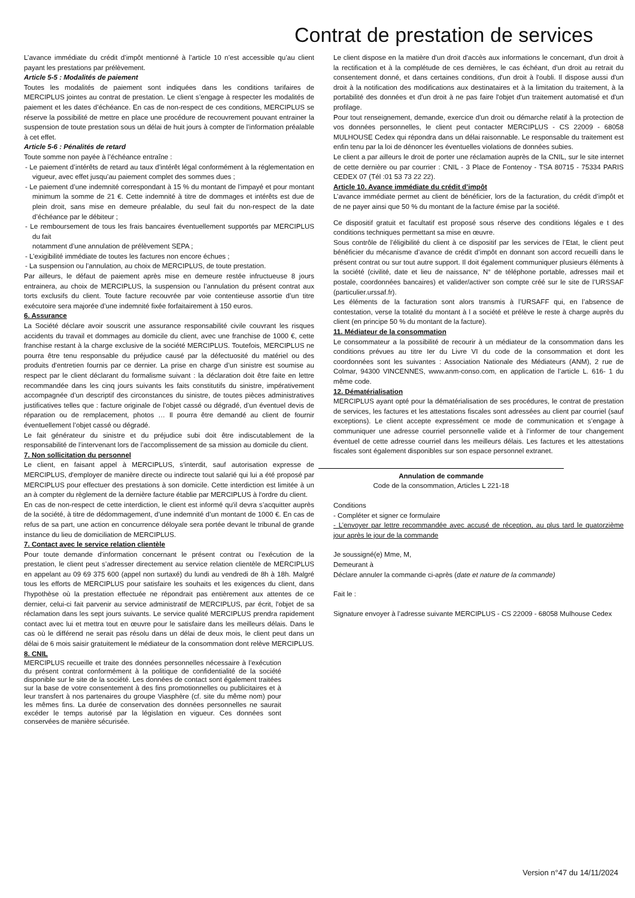Contrat de prestation de services
L’avance immédiate du crédit d’impôt mentionné à l’article 10 n’est accessible qu’au client payant les prestations par prélèvement.
Article 5-5 : Modalités de paiement
Toutes les modalités de paiement sont indiquées dans les conditions tarifaires de MERCIPLUS jointes au contrat de prestation. Le client s’engage à respecter les modalités de paiement et les dates d’échéance. En cas de non-respect de ces conditions, MERCIPLUS se réserve la possibilité de mettre en place une procédure de recouvrement pouvant entrainer la suspension de toute prestation sous un délai de huit jours à compter de l’information préalable à cet effet.
Article 5-6 : Pénalités de retard
Toute somme non payée à l’échéance entraîne :
- Le paiement d’intérêts de retard au taux d’intérêt légal conformément à la réglementation en vigueur, avec effet jusqu’au paiement complet des sommes dues ;
- Le paiement d’une indemnité correspondant à 15 % du montant de l’impayé et pour montant minimum la somme de 21 €. Cette indemnité à titre de dommages et intérêts est due de plein droit, sans mise en demeure préalable, du seul fait du non-respect de la date d’échéance par le débiteur ;
- Le remboursement de tous les frais bancaires éventuellement supportés par MERCIPLUS du fait
notamment d’une annulation de prélèvement SEPA ;
- L’exigibilité immédiate de toutes les factures non encore échues ;
- La suspension ou l’annulation, au choix de MERCIPLUS, de toute prestation.
Par ailleurs, le défaut de paiement après mise en demeure restée infructueuse 8 jours entrainera, au choix de MERCIPLUS, la suspension ou l’annulation du présent contrat aux torts exclusifs du client. Toute facture recouvrée par voie contentieuse assortie d’un titre exécutoire sera majorée d’une indemnité fixée forfaitairement à 150 euros.
6. Assurance
La Société déclare avoir souscrit une assurance responsabilité civile couvrant les risques accidents du travail et dommages au domicile du client, avec une franchise de 1000 €, cette franchise restant à la charge exclusive de la société MERCIPLUS. Toutefois, MERCIPLUS ne pourra être tenu responsable du préjudice causé par la défectuosité du matériel ou des produits d'entretien fournis par ce dernier. La prise en charge d’un sinistre est soumise au respect par le client déclarant du formalisme suivant : la déclaration doit être faite en lettre recommandée dans les cinq jours suivants les faits constitutifs du sinistre, impérativement accompagnée d’un descriptif des circonstances du sinistre, de toutes pièces administratives justificatives telles que : facture originale de l’objet cassé ou dégradé, d’un éventuel devis de réparation ou de remplacement, photos … Il pourra être demandé au client de fournir éventuellement l’objet cassé ou dégradé.
Le fait générateur du sinistre et du préjudice subi doit être indiscutablement de la responsabilité de l’intervenant lors de l’accomplissement de sa mission au domicile du client.
7. Non sollicitation du personnel
Le client, en faisant appel à MERCIPLUS, s'interdit, sauf autorisation expresse de MERCIPLUS, d'employer de manière directe ou indirecte tout salarié qui lui a été proposé par MERCIPLUS pour effectuer des prestations à son domicile. Cette interdiction est limitée à un an à compter du règlement de la dernière facture établie par MERCIPLUS à l'ordre du client.
En cas de non-respect de cette interdiction, le client est informé qu'il devra s’acquitter auprès de la société, à titre de dédommagement, d’une indemnité d’un montant de 1000 €. En cas de refus de sa part, une action en concurrence déloyale sera portée devant le tribunal de grande instance du lieu de domiciliation de MERCIPLUS.
7. Contact avec le service relation clientèle
Pour toute demande d’information concernant le présent contrat ou l’exécution de la prestation, le client peut s’adresser directement au service relation clientèle de MERCIPLUS en appelant au 09 69 375 600 (appel non surtaxé) du lundi au vendredi de 8h à 18h. Malgré tous les efforts de MERCIPLUS pour satisfaire les souhaits et les exigences du client, dans l'hypothèse où la prestation effectuée ne répondrait pas entièrement aux attentes de ce dernier, celui-ci fait parvenir au service administratif de MERCIPLUS, par écrit, l'objet de sa réclamation dans les sept jours suivants. Le service qualité MERCIPLUS prendra rapidement contact avec lui et mettra tout en œuvre pour le satisfaire dans les meilleurs délais. Dans le cas où le différend ne serait pas résolu dans un délai de deux mois, le client peut dans un délai de 6 mois saisir gratuitement le médiateur de la consommation dont relève MERCIPLUS.
8. CNIL
MERCIPLUS recueille et traite des données personnelles nécessaire à l’exécution du présent contrat conformément à la politique de confidentialité de la société disponible sur le site de la société. Les données de contact sont également traitées sur la base de votre consentement à des fins promotionnelles ou publicitaires et à leur transfert à nos partenaires du groupe Viasphère (cf. site du même nom) pour les mêmes fins. La durée de conservation des données personnelles ne saurait excéder le temps autorisé par la législation en vigueur. Ces données sont conservées de manière sécurisée.
Le client dispose en la matière d'un droit d'accès aux informations le concernant, d'un droit à la rectification et à la complétude de ces dernières, le cas échéant, d'un droit au retrait du consentement donné, et dans certaines conditions, d'un droit à l'oubli. Il dispose aussi d'un droit à la notification des modifications aux destinataires et à la limitation du traitement, à la portabilité des données et d'un droit à ne pas faire l'objet d'un traitement automatisé et d'un profilage.
Pour tout renseignement, demande, exercice d'un droit ou démarche relatif à la protection de vos données personnelles, le client peut contacter MERCIPLUS - CS 22009 - 68058 MULHOUSE Cedex qui répondra dans un délai raisonnable. Le responsable du traitement est enfin tenu par la loi de dénoncer les éventuelles violations de données subies.
Le client a par ailleurs le droit de porter une réclamation auprès de la CNIL, sur le site internet de cette dernière ou par courrier : CNIL - 3 Place de Fontenoy - TSA 80715 - 75334 PARIS CEDEX 07 (Tél :01 53 73 22 22).
Article 10. Avance immédiate du crédit d’impôt
L’avance immédiate permet au client de bénéficier, lors de la facturation, du crédit d’impôt et de ne payer ainsi que 50 % du montant de la facture émise par la société.
Ce dispositif gratuit et facultatif est proposé sous réserve des conditions légales e t des conditions techniques permettant sa mise en œuvre.
Sous contrôle de l’éligibilité du client à ce dispositif par les services de l’Etat, le client peut bénéficier du mécanisme d’avance de crédit d’impôt en donnant son accord recueilli dans le présent contrat ou sur tout autre support. Il doit également communiquer plusieurs éléments à la société (civilité, date et lieu de naissance, N° de téléphone portable, adresses mail et postale, coordonnées bancaires) et valider/activer son compte créé sur le site de l’URSSAF (particulier.urssaf.fr).
Les éléments de la facturation sont alors transmis à l’URSAFF qui, en l’absence de contestation, verse la totalité du montant à l a société et prélève le reste à charge auprès du client (en principe 50 % du montant de la facture).
11. Médiateur de la consommation
Le consommateur a la possibilité de recourir à un médiateur de la consommation dans les conditions prévues au titre Ier du Livre VI du code de la consommation et dont les coordonnées sont les suivantes : Association Nationale des Médiateurs (ANM), 2 rue de Colmar, 94300 VINCENNES, www.anm-conso.com, en application de l’article L. 616- 1 du même code.
12. Dématérialisation
MERCIPLUS ayant opté pour la dématérialisation de ses procédures, le contrat de prestation de services, les factures et les attestations fiscales sont adressées au client par courriel (sauf exceptions). Le client accepte expressément ce mode de communication et s’engage à communiquer une adresse courriel personnelle valide et à l’informer de tour changement éventuel de cette adresse courriel dans les meilleurs délais. Les factures et les attestations fiscales sont également disponibles sur son espace personnel extranet.
Annulation de commande
Code de la consommation, Articles L 221-18
Conditions
- Compléter et signer ce formulaire
- L’envoyer par lettre recommandée avec accusé de réception, au plus tard le quatorzième jour après le jour de la commande
Je soussigné(e) Mme, M,
Demeurant à
Déclare annuler la commande ci-après (date et nature de la commande)
Fait le :
Signature envoyer à l’adresse suivante MERCIPLUS - CS 22009 - 68058 Mulhouse Cedex
Version n°47 du 14/11/2024